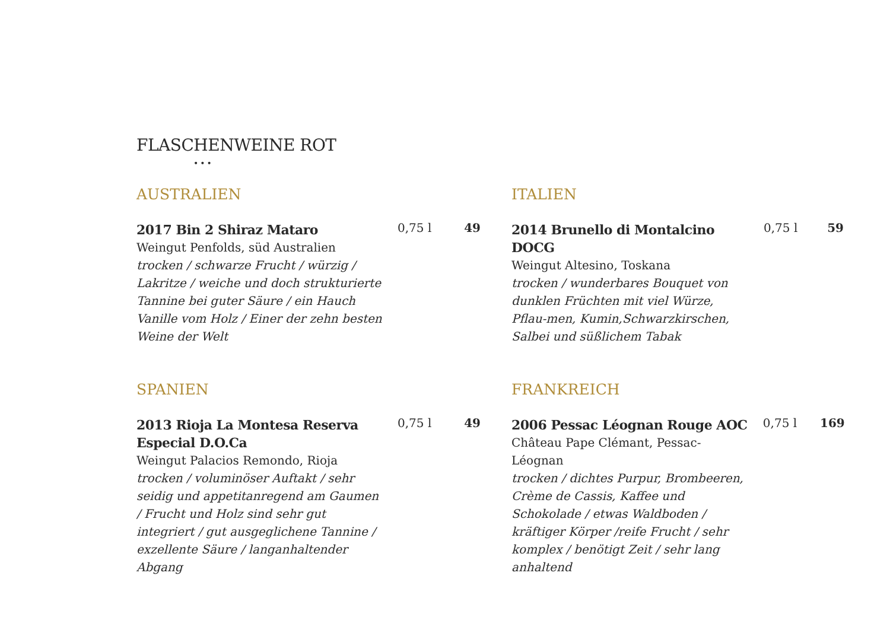FLASCHENWEINE ROT
•••
AUSTRALIEN
2017 Bin 2 Shiraz Mataro
Weingut Penfolds, süd Australien
trocken / schwarze Frucht / würzig / Lakritze / weiche und doch strukturierte Tannine bei guter Säure / ein Hauch Vanille vom Holz / Einer der zehn besten Weine der Welt
0,75 l 49
ITALIEN
2014 Brunello di Montalcino DOCG
Weingut Altesino, Toskana
trocken / wunderbares Bouquet von dunklen Früchten mit viel Würze, Pflau-men, Kumin,Schwarzkirschen, Salbei und süßlichem Tabak
0,75 l 59
SPANIEN
2013 Rioja La Montesa Reserva Especial D.O.Ca
Weingut Palacios Remondo, Rioja
trocken / voluminöser Auftakt / sehr seidig und appetitanregend am Gaumen / Frucht und Holz sind sehr gut integriert / gut ausgeglichene Tannine / exzellente Säure / langanhaltender Abgang
0,75 l 49
FRANKREICH
2006 Pessac Léognan Rouge AOC
Château Pape Clémant, Pessac-Léognan
trocken / dichtes Purpur, Brombeeren, Crème de Cassis, Kaffee und Schokolade / etwas Waldboden / kräftiger Körper /reife Frucht / sehr komplex / benötigt Zeit / sehr lang anhaltend
0,75 l 169